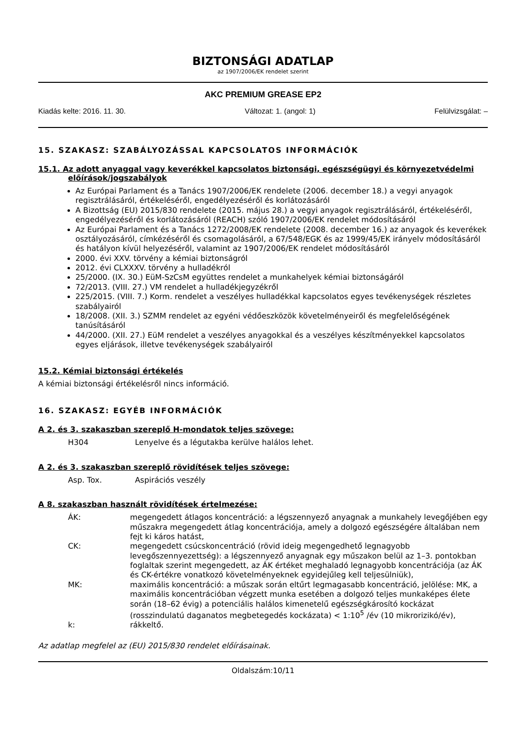BIZTONSÁGI ADATLAP
az 1907/2006/EK rendelet szerint
AKC PREMIUM GREASE EP2
Kiadás kelte: 2016. 11. 30. Változat: 1. (angol: 1) Felülvizsgálat: –
15. SZAKASZ: SZABÁLYOZÁSSAL KAPCSOLATOS INFORMÁCIÓK
15.1. Az adott anyaggal vagy keverékkel kapcsolatos biztonsági, egészségügyi és környezetvédelmi
előírások/jogszabályok
Az Európai Parlament és a Tanács 1907/2006/EK rendelete (2006. december 18.) a vegyi anyagok regisztrálásáról, értékeléséről, engedélyezéséről és korlátozásáról
A Bizottság (EU) 2015/830 rendelete (2015. május 28.) a vegyi anyagok regisztrálásáról, értékeléséről, engedélyezéséről és korlátozásáról (REACH) szóló 1907/2006/EK rendelet módosításáról
Az Európai Parlament és a Tanács 1272/2008/EK rendelete (2008. december 16.) az anyagok és keverékek osztályozásáról, címkézéséről és csomagolásáról, a 67/548/EGK és az 1999/45/EK irányelv módosításáról és hatályon kívül helyezéséről, valamint az 1907/2006/EK rendelet módosításáról
2000. évi XXV. törvény a kémiai biztonságról
2012. évi CLXXXV. törvény a hulladékról
25/2000. (IX. 30.) EüM-SzCsM együttes rendelet a munkahelyek kémiai biztonságáról
72/2013. (VIII. 27.) VM rendelet a hulladékjegyzékről
225/2015. (VIII. 7.) Korm. rendelet a veszélyes hulladékkal kapcsolatos egyes tevékenységek részletes szabályairól
18/2008. (XII. 3.) SZMM rendelet az egyéni védőeszközök követelményeiről és megfelelőségének tanúsításáról
44/2000. (XII. 27.) EüM rendelet a veszélyes anyagokkal és a veszélyes készítményekkel kapcsolatos egyes eljárások, illetve tevékenységek szabályairól
15.2. Kémiai biztonsági értékelés
A kémiai biztonsági értékelésről nincs információ.
16. SZAKASZ: EGYÉB INFORMÁCIÓK
A 2. és 3. szakaszban szereplő H-mondatok teljes szövege:
| H304 | Lenyelve és a légutakba kerülve halálos lehet. |
A 2. és 3. szakaszban szereplő rövidítések teljes szövege:
| Asp. Tox. | Aspirációs veszély |
A 8. szakaszban használt rövidítések értelmezése:
| ÁK: | megengedett átlagos koncentráció: a légszennyező anyagnak a munkahely levegőjében egy műszakra megengedett átlag koncentrációja, amely a dolgozó egészségére általában nem fejt ki káros hatást, |
| CK: | megengedett csúcskoncentráció (rövid ideig megengedhető legnagyobb levegőszennyezettség): a légszennyező anyagnak egy műszakon belül az 1–3. pontokban foglaltak szerint megengedett, az ÁK értéket meghaladó legnagyobb koncentrációja (az ÁK és CK-értékre vonatkozó követelményeknek egyidejűleg kell teljesülniük), |
| MK: | maximális koncentráció: a műszak során eltűrt legmagasabb koncentráció, jelölése: MK, a maximális koncentrációban végzett munka esetében a dolgozó teljes munkaképes élete során (18–62 évig) a potenciális halálos kimenetelű egészségkárosító kockázat (rosszindulatú daganatos megbetegedés kockázata) < 1:10<sup>5</sup> /év (10 mikrorizikó/év), |
| k: | rákkeltő. |
Az adatlap megfelel az (EU) 2015/830 rendelet előírásainak.
Oldalszám:10/11